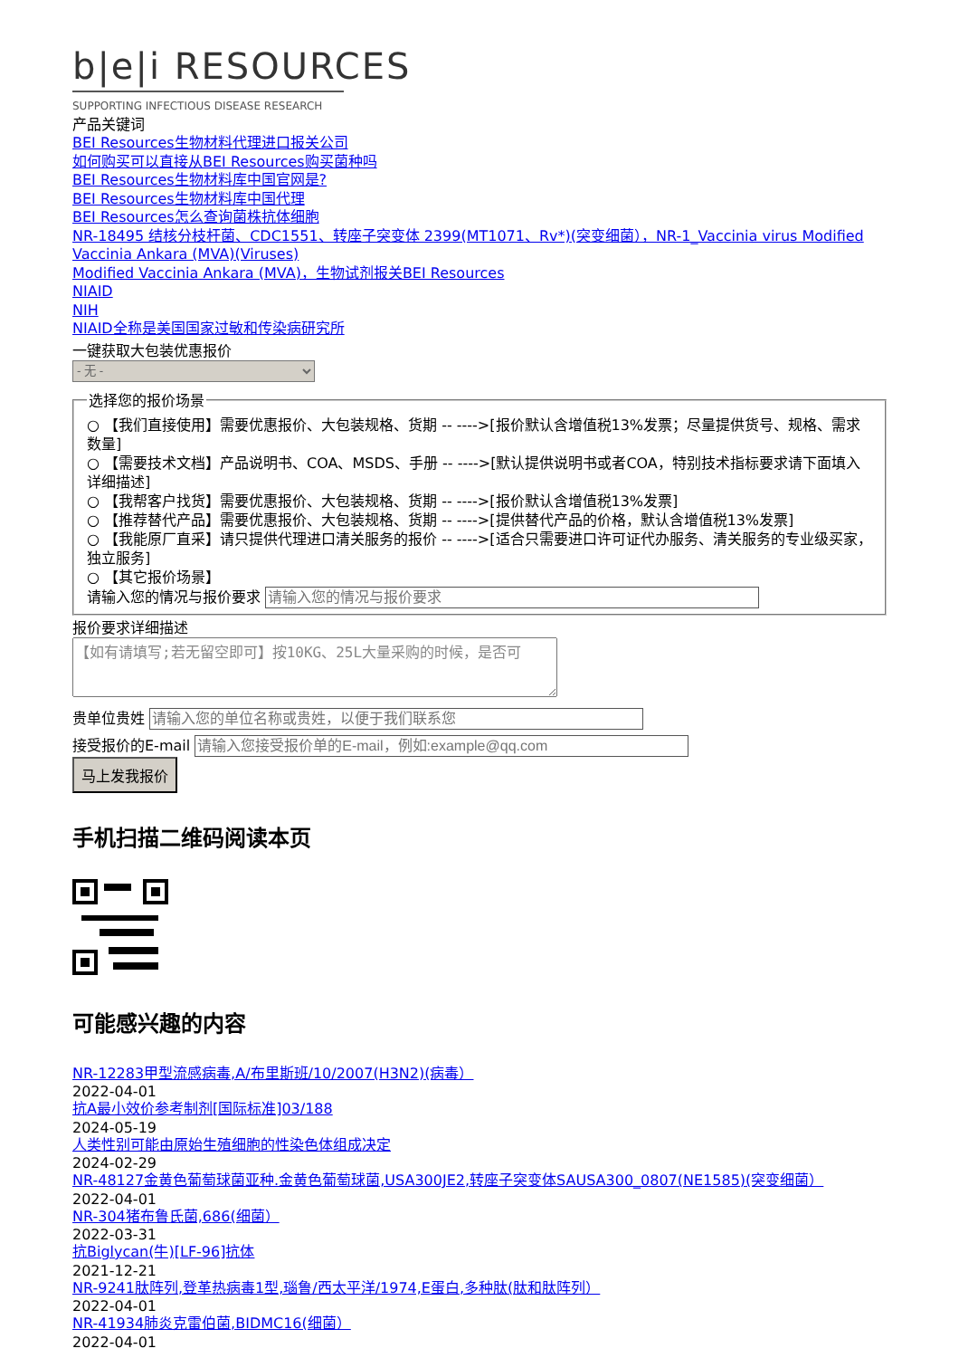b|e|i RESOURCES
SUPPORTING INFECTIOUS DISEASE RESEARCH
产品关键词
BEI Resources生物材料代理进口报关公司
如何购买可以直接从BEI Resources购买菌种吗
BEI Resources生物材料库中国官网是?
BEI Resources生物材料库中国代理
BEI Resources怎么查询菌株抗体细胞
NR-18495 结核分枝杆菌、CDC1551、转座子突变体 2399(MT1071、Rv*)(突变细菌），NR-1_Vaccinia virus Modified Vaccinia Ankara (MVA)(Viruses)
Modified Vaccinia Ankara (MVA)，生物试剂报关BEI Resources
NIAID
NIH
NIAID全称是美国国家过敏和传染病研究所
一键获取大包装优惠报价
- 无 - 选择您的报价场景
○ 【我们直接使用】需要优惠报价、大包装规格、货期 -- ---->[报价默认含增值税13%发票；尽量提供货号、规格、需求数量]
○ 【需要技术文档】产品说明书、COA、MSDS、手册 -- ---->[默认提供说明书或者COA，特别技术指标要求请下面填入详细描述]
○ 【我帮客户找货】需要优惠报价、大包装规格、货期 -- ---->[报价默认含增值税13%发票]
○ 【推荐替代产品】需要优惠报价、大包装规格、货期 -- ---->[提供替代产品的价格，默认含增值税13%发票]
○ 【我能原厂直采】请只提供代理进口清关服务的报价 -- ---->[适合只需要进口许可证代办服务、清关服务的专业级买家，独立服务]
○ 【其它报价场景】
请输入您的情况与报价要求
报价要求详细描述
【如有请填写;若无留空即可】按10KG、25L大量采购的时候，是否可
贵单位贵姓
接受报价的E-mail
马上发我报价
手机扫描二维码阅读本页
可能感兴趣的内容
NR-12283甲型流感病毒,A/布里斯班/10/2007(H3N2)(病毒）
2022-04-01
抗A最小效价参考制剂[国际标准]03/188
2024-05-19
人类性别可能由原始生殖细胞的性染色体组成决定
2024-02-29
NR-48127金黄色葡萄球菌亚种.金黄色葡萄球菌,USA300JE2,转座子突变体SAUSA300_0807(NE1585)(突变细菌）
2022-04-01
NR-304猪布鲁氏菌,686(细菌）
2022-03-31
抗Biglycan(牛)[LF-96]抗体
2021-12-21
NR-9241肽阵列,登革热病毒1型,瑙鲁/西太平洋/1974,E蛋白,多种肽(肽和肽阵列）
2022-04-01
NR-41934肺炎克雷伯菌,BIDMC16(细菌）
2022-04-01